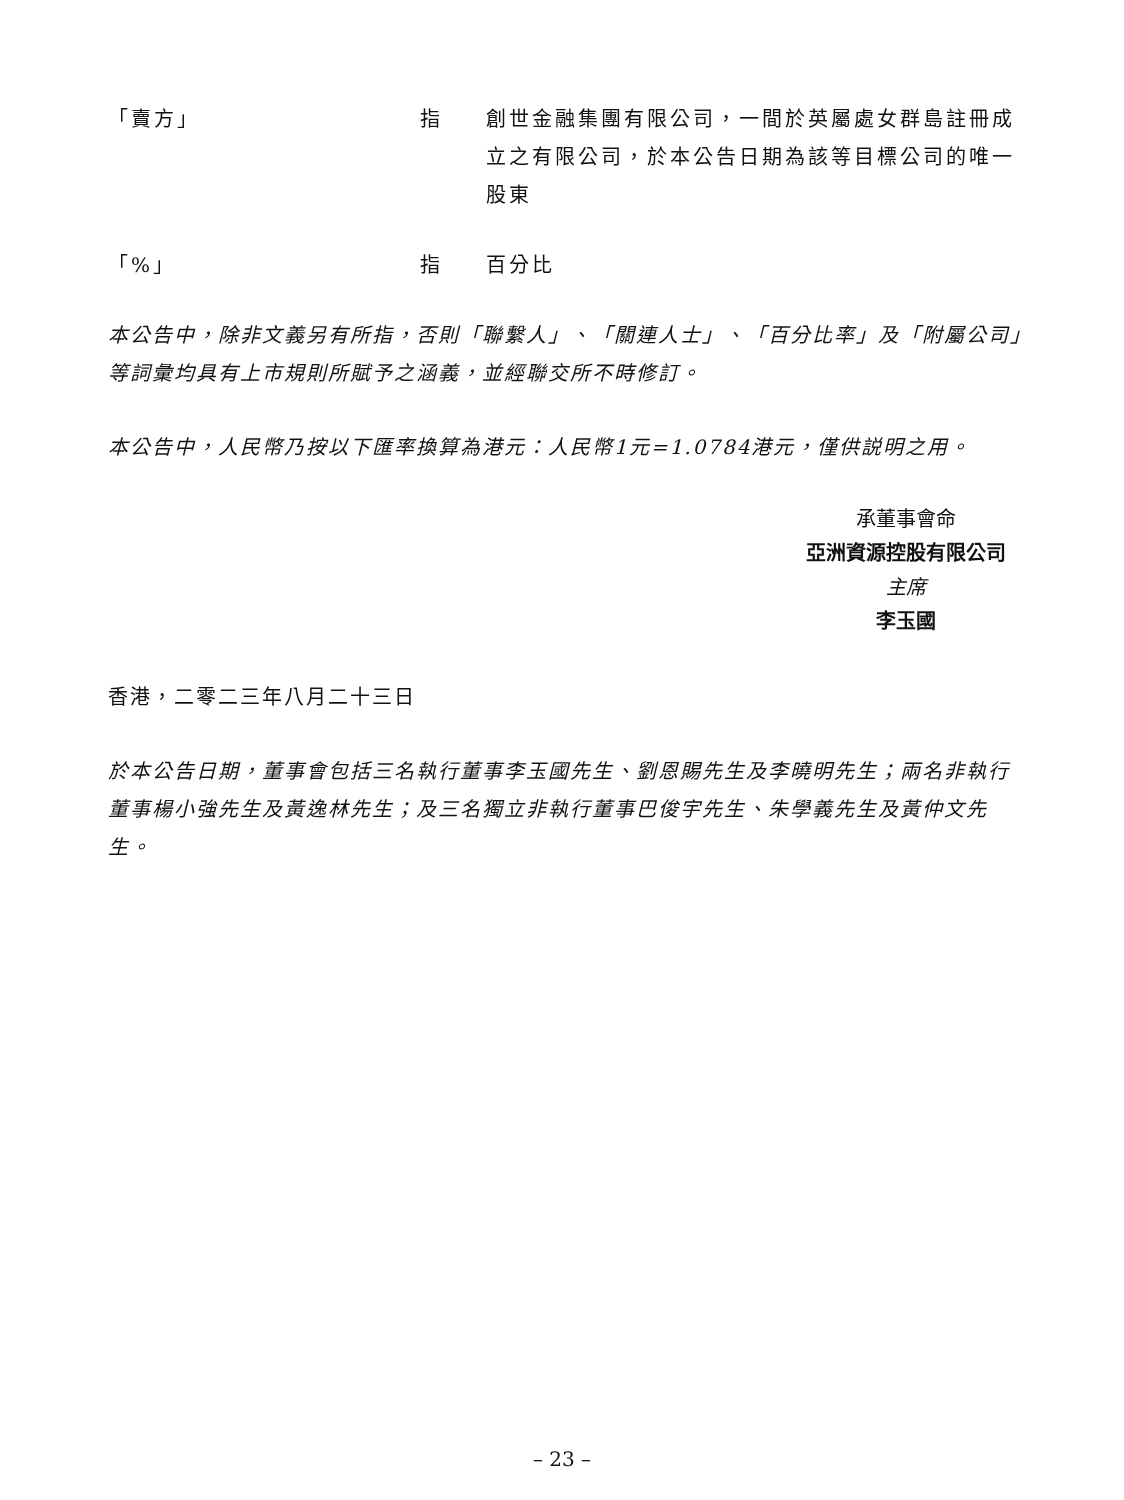「賣方」 指 創世金融集團有限公司，一間於英屬處女群島註冊成立之有限公司，於本公告日期為該等目標公司的唯一股東
「%」 指 百分比
本公告中，除非文義另有所指，否則「聯繫人」、「關連人士」、「百分比率」及「附屬公司」等詞彙均具有上市規則所賦予之涵義，並經聯交所不時修訂。
本公告中，人民幣乃按以下匯率換算為港元：人民幣1元=1.0784港元，僅供説明之用。
承董事會命
亞洲資源控股有限公司
主席
李玉國
香港，二零二三年八月二十三日
於本公告日期，董事會包括三名執行董事李玉國先生、劉恩賜先生及李曉明先生；兩名非執行董事楊小強先生及黃逸林先生；及三名獨立非執行董事巴俊宇先生、朱學義先生及黃仲文先生。
– 23 –